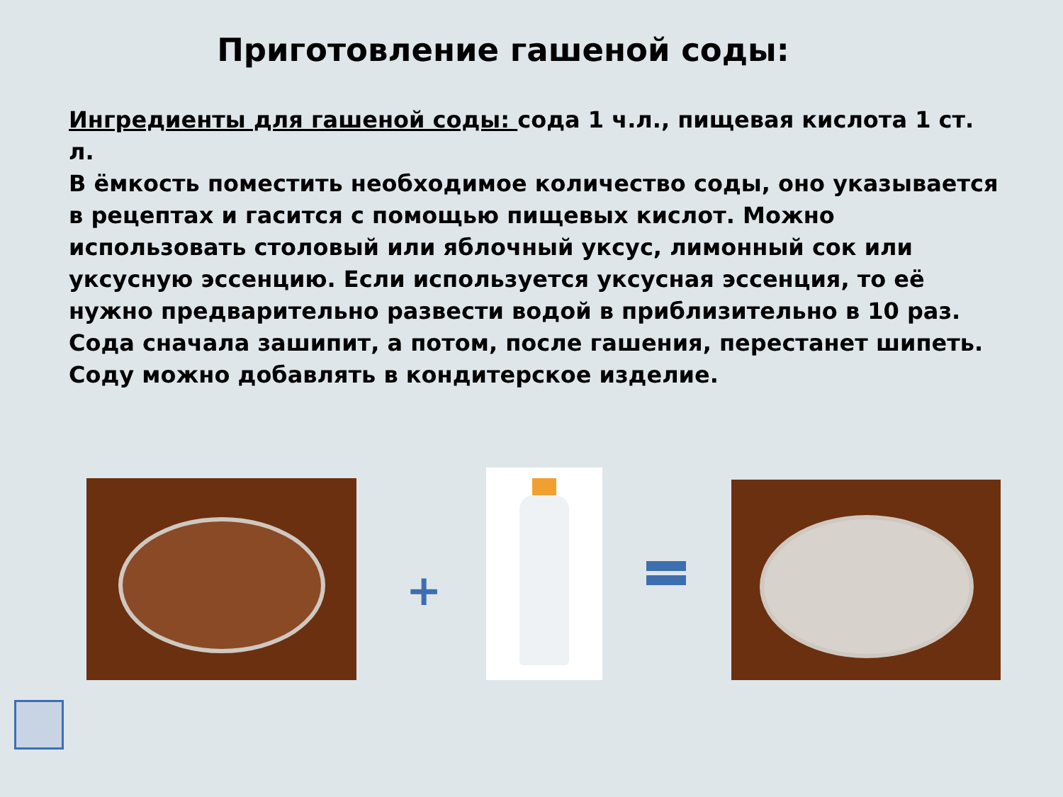Приготовление гашеной соды:
Ингредиенты для гашеной соды: сода 1 ч.л., пищевая кислота 1 ст. л.
В ёмкость поместить необходимое количество соды, оно указывается в рецептах и гасится с помощью пищевых кислот. Можно использовать столовый или яблочный уксус, лимонный сок или уксусную эссенцию. Если используется уксусная эссенция, то её нужно предварительно развести водой в приблизительно в 10 раз. Сода сначала зашипит, а потом, после гашения, перестанет шипеть. Соду можно добавлять в кондитерское изделие.
+